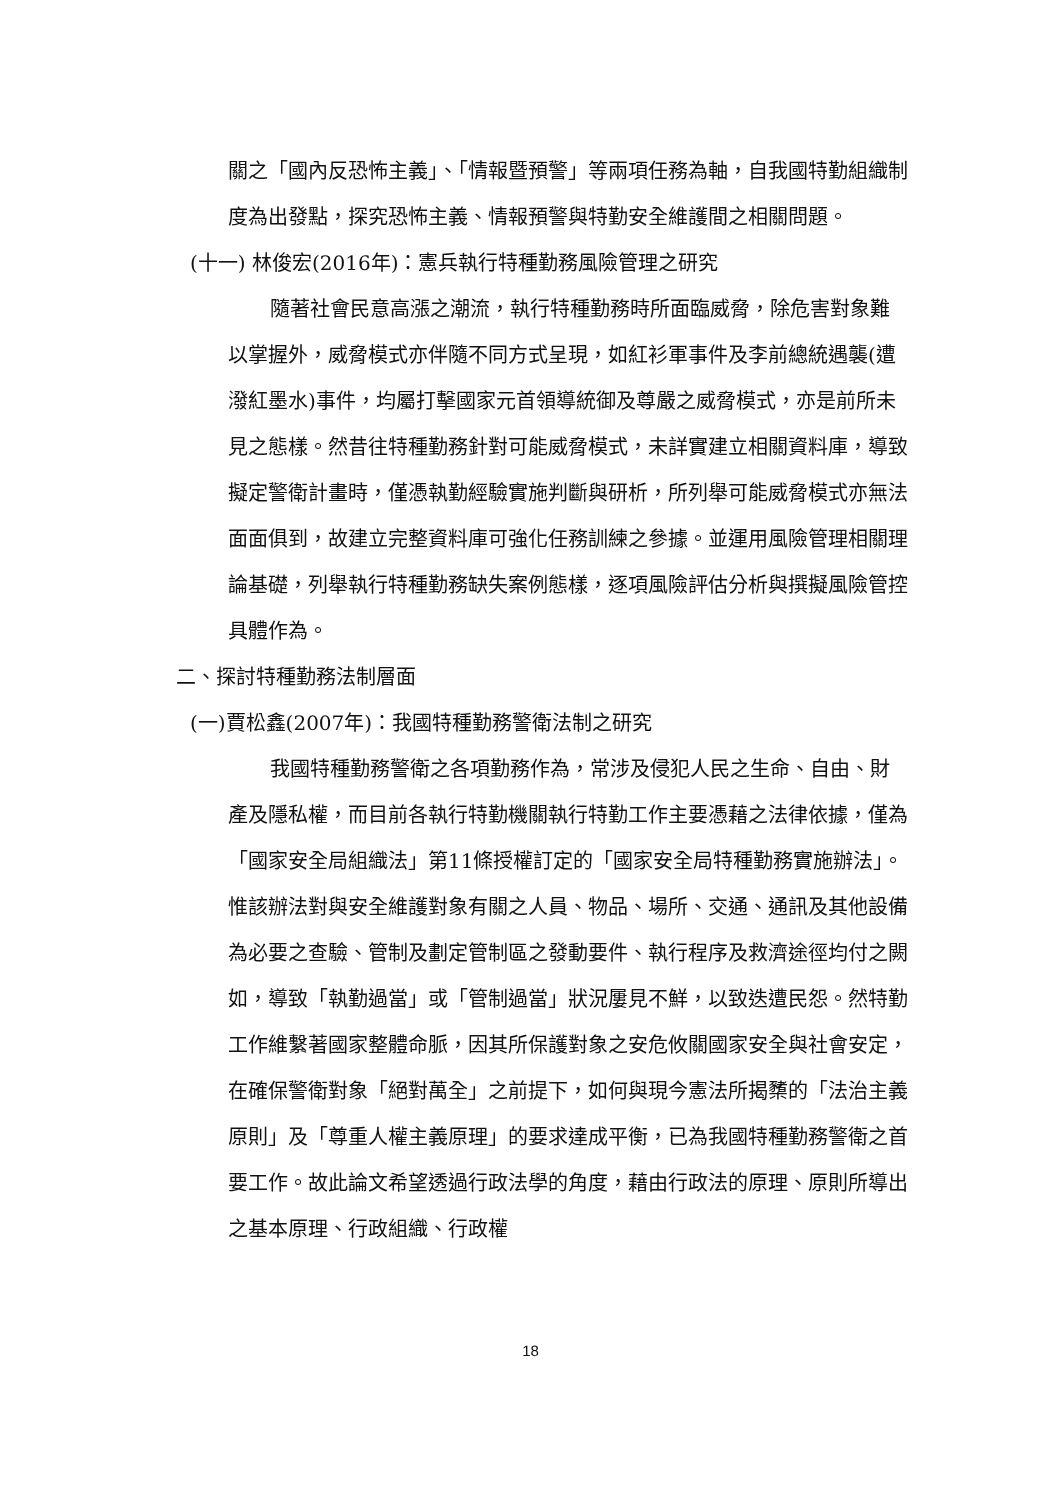關之「國內反恐怖主義」、「情報暨預警」等兩項任務為軸，自我國特勤組織制度為出發點，探究恐怖主義、情報預警與特勤安全維護間之相關問題。
(十一) 林俊宏(2016年)：憲兵執行特種勤務風險管理之研究
隨著社會民意高漲之潮流，執行特種勤務時所面臨威脅，除危害對象難以掌握外，威脅模式亦伴隨不同方式呈現，如紅衫軍事件及李前總統遇襲(遭潑紅墨水)事件，均屬打擊國家元首領導統御及尊嚴之威脅模式，亦是前所未見之態樣。然昔往特種勤務針對可能威脅模式，未詳實建立相關資料庫，導致擬定警衛計畫時，僅憑執勤經驗實施判斷與研析，所列舉可能威脅模式亦無法面面俱到，故建立完整資料庫可強化任務訓練之參據。並運用風險管理相關理論基礎，列舉執行特種勤務缺失案例態樣，逐項風險評估分析與撰擬風險管控具體作為。
二、探討特種勤務法制層面
(一)賈松鑫(2007年)：我國特種勤務警衛法制之研究
我國特種勤務警衛之各項勤務作為，常涉及侵犯人民之生命、自由、財產及隱私權，而目前各執行特勤機關執行特勤工作主要憑藉之法律依據，僅為「國家安全局組織法」第11條授權訂定的「國家安全局特種勤務實施辦法」。惟該辦法對與安全維護對象有關之人員、物品、場所、交通、通訊及其他設備為必要之查驗、管制及劃定管制區之發動要件、執行程序及救濟途徑均付之闕如，導致「執勤過當」或「管制過當」狀況屢見不鮮，以致迭遭民怨。然特勤工作維繫著國家整體命脈，因其所保護對象之安危攸關國家安全與社會安定，在確保警衛對象「絕對萬全」之前提下，如何與現今憲法所揭櫫的「法治主義原則」及「尊重人權主義原理」的要求達成平衡，已為我國特種勤務警衛之首要工作。故此論文希望透過行政法學的角度，藉由行政法的原理、原則所導出之基本原理、行政組織、行政權
18